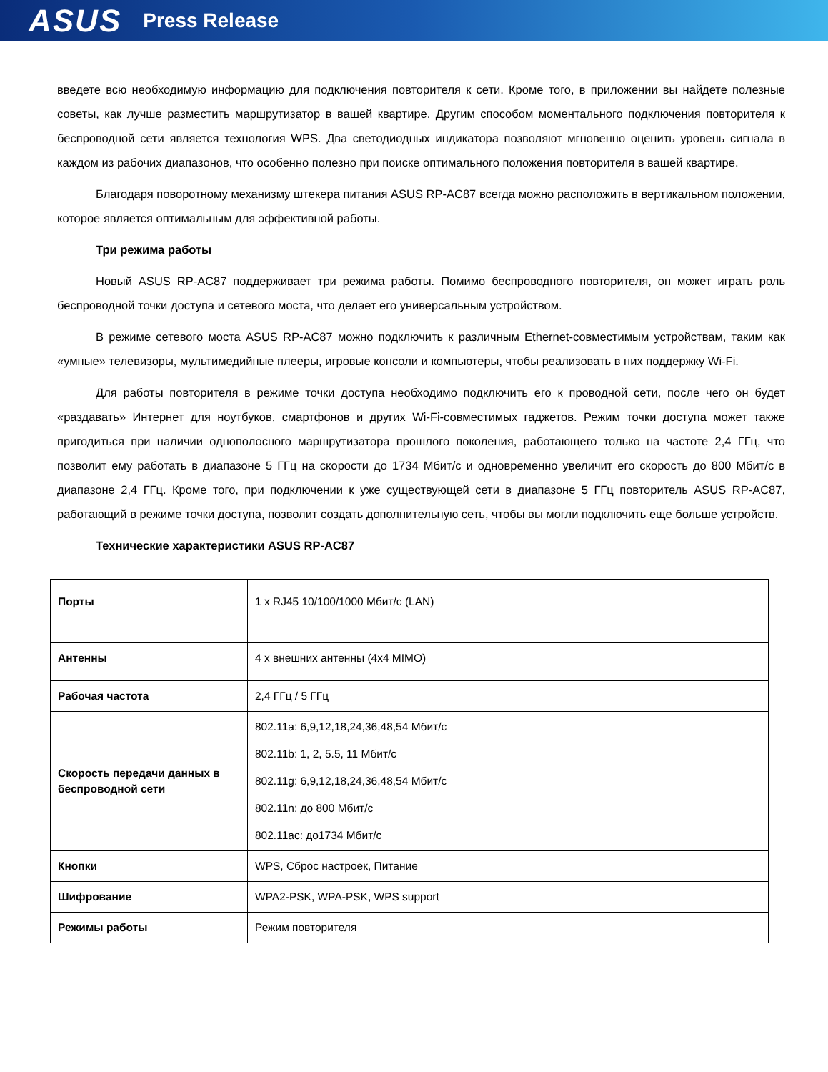ASUS Press Release
введете всю необходимую информацию для подключения повторителя к сети. Кроме того, в приложении вы найдете полезные советы, как лучше разместить маршрутизатор в вашей квартире. Другим способом моментального подключения повторителя к беспроводной сети является технология WPS. Два светодиодных индикатора позволяют мгновенно оценить уровень сигнала в каждом из рабочих диапазонов, что особенно полезно при поиске оптимального положения повторителя в вашей квартире.
Благодаря поворотному механизму штекера питания ASUS RP-AC87 всегда можно расположить в вертикальном положении, которое является оптимальным для эффективной работы.
Три режима работы
Новый ASUS RP-AC87 поддерживает три режима работы. Помимо беспроводного повторителя, он может играть роль беспроводной точки доступа и сетевого моста, что делает его универсальным устройством.
В режиме сетевого моста ASUS RP-AC87 можно подключить к различным Ethernet-совместимым устройствам, таким как «умные» телевизоры, мультимедийные плееры, игровые консоли и компьютеры, чтобы реализовать в них поддержку Wi-Fi.
Для работы повторителя в режиме точки доступа необходимо подключить его к проводной сети, после чего он будет «раздавать» Интернет для ноутбуков, смартфонов и других Wi-Fi-совместимых гаджетов. Режим точки доступа может также пригодиться при наличии однополосного маршрутизатора прошлого поколения, работающего только на частоте 2,4 ГГц, что позволит ему работать в диапазоне 5 ГГц на скорости до 1734 Мбит/с и одновременно увеличит его скорость до 800 Мбит/с в диапазоне 2,4 ГГц. Кроме того, при подключении к уже существующей сети в диапазоне 5 ГГц повторитель ASUS RP-AC87, работающий в режиме точки доступа, позволит создать дополнительную сеть, чтобы вы могли подключить еще больше устройств.
Технические характеристики ASUS RP-AC87
| Порты | 1 x RJ45 10/100/1000 Мбит/с (LAN) |
| Антенны | 4 x внешних антенны (4x4 MIMO) |
| Рабочая частота | 2,4 ГГц / 5 ГГц |
| Скорость передачи данных в беспроводной сети | 802.11a: 6,9,12,18,24,36,48,54 Мбит/с 802.11b: 1, 2, 5.5, 11 Мбит/с 802.11g: 6,9,12,18,24,36,48,54 Мбит/с 802.11n: до 800 Мбит/с 802.11ac: до1734 Мбит/с |
| Кнопки | WPS, Сброс настроек, Питание |
| Шифрование | WPA2-PSK, WPA-PSK, WPS support |
| Режимы работы | Режим повторителя |